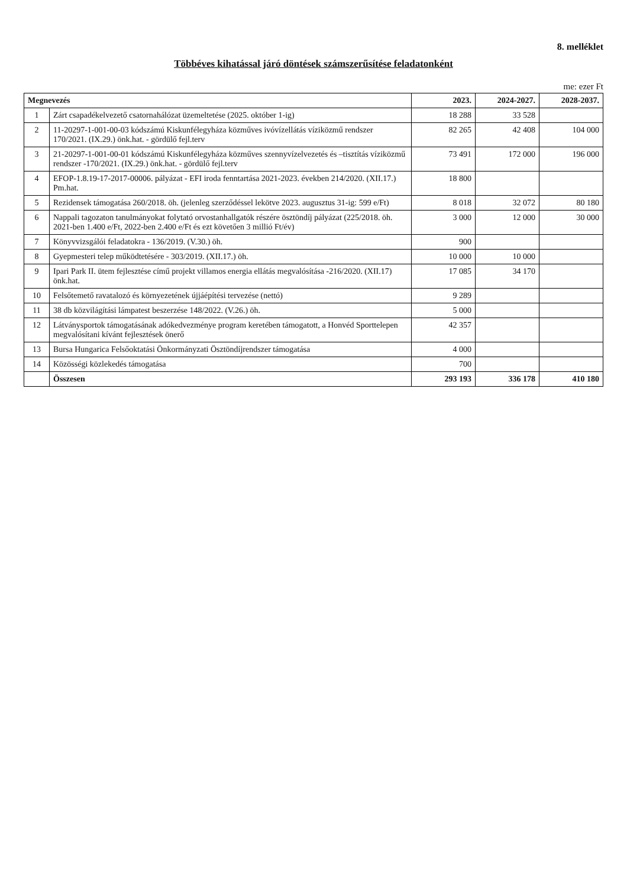8. melléklet
Többéves kihatással járó döntések számszerűsítése feladatonként
me: ezer Ft
| Megnevezés | | 2023. | 2024-2027. | 2028-2037. |
| --- | --- | --- | --- | --- |
| 1 | Zárt csapadékelvezető csatornahálózat üzemeltetése (2025. október 1-ig) | 18 288 | 33 528 | |
| 2 | 11-20297-1-001-00-03 kódszámú Kiskunfélegyháza közműves ivóvízellátás víziközmű rendszer 170/2021. (IX.29.) önk.hat. - gördülő fejl.terv | 82 265 | 42 408 | 104 000 |
| 3 | 21-20297-1-001-00-01 kódszámú Kiskunfélegyháza közműves szennyvízelvezetés és –tisztítás víziközmű rendszer -170/2021. (IX.29.) önk.hat. - gördülő fejl.terv | 73 491 | 172 000 | 196 000 |
| 4 | EFOP-1.8.19-17-2017-00006. pályázat - EFI iroda fenntartása 2021-2023. években 214/2020. (XII.17.) Pm.hat. | 18 800 | | |
| 5 | Rezidensek támogatása 260/2018. öh. (jelenleg szerződéssel lekötve 2023. augusztus 31-ig: 599 e/Ft) | 8 018 | 32 072 | 80 180 |
| 6 | Nappali tagozaton tanulmányokat folytató orvostanhallgatók részére ösztöndíj pályázat (225/2018. öh. 2021-ben 1.400 e/Ft, 2022-ben 2.400 e/Ft és ezt követően 3 millió Ft/év) | 3 000 | 12 000 | 30 000 |
| 7 | Könyvvizsgálói feladatokra - 136/2019. (V.30.) öh. | 900 | | |
| 8 | Gyepmesteri telep működtetésére - 303/2019. (XII.17.) öh. | 10 000 | 10 000 | |
| 9 | Ipari Park II. ütem fejlesztése című projekt villamos energia ellátás megvalósítása -216/2020. (XII.17) önk.hat. | 17 085 | 34 170 | |
| 10 | Felsőtemető ravatalozó és környezetének újjáépítési tervezése (nettó) | 9 289 | | |
| 11 | 38 db közvilágítási lámpatest beszerzése 148/2022. (V.26.) öh. | 5 000 | | |
| 12 | Látványsportok támogatásának adókedvezménye program keretében támogatott, a Honvéd Sporttelepen megvalósítani kívánt fejlesztések önerő | 42 357 | | |
| 13 | Bursa Hungarica Felsőoktatási Önkormányzati Ösztöndíjrendszer támogatása | 4 000 | | |
| 14 | Közösségi közlekedés támogatása | 700 | | |
| | Összesen | 293 193 | 336 178 | 410 180 |